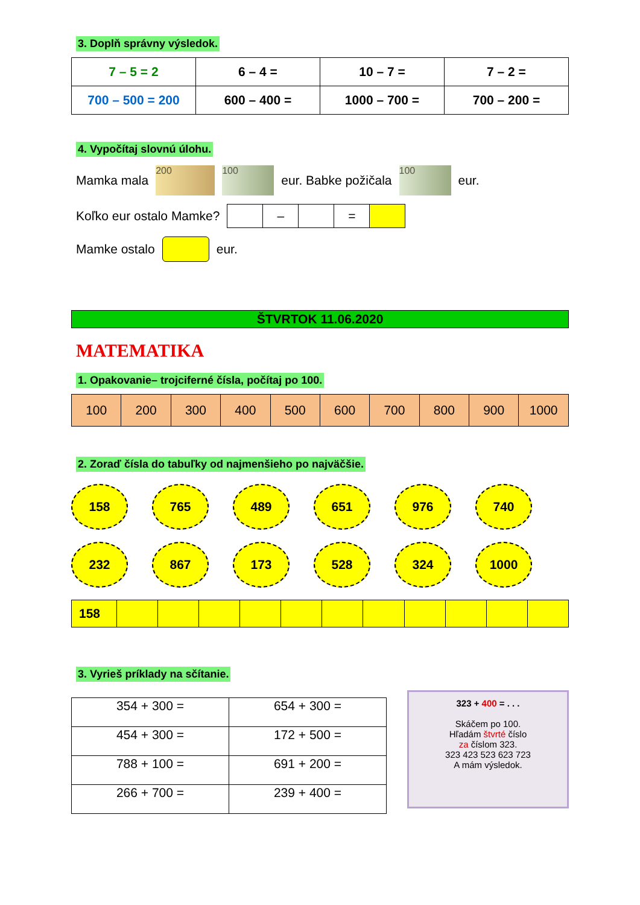3. Doplň správny výsledok.
| 7 – 5 = 2 | 6 – 4 = | 10 – 7 = | 7 – 2 = |
| 700 – 500 = 200 | 600 – 400 = | 1000 – 700 = | 700 – 200 = |
4. Vypočítaj slovnú úlohu.
Mamka mala 200 100 eur. Babke požičala 100 eur.
Koľko eur ostalo Mamke?
| | – | | = | |
Mamke ostalo eur.
ŠTVRTOK 11.06.2020
MATEMATIKA
1. Opakovanie– trojciferné čísla, počítaj po 100.
| 100 | 200 | 300 | 400 | 500 | 600 | 700 | 800 | 900 | 1000 |
2. Zoraď čísla do tabuľky od najmenšieho po najväčšie.
158
765
489
651
976
740
232
867
173
528
324
1000
| 158 | | | | | | | | | | | |
3. Vyrieš príklady na sčítanie.
| 354 + 300 = | 654 + 300 = |
| 454 + 300 = | 172 + 500 = |
| 788 + 100 = | 691 + 200 = |
| 266 + 700 = | 239 + 400 = |
323 + 400 = . . .
Skáčem po 100.
Hľadám štvrté číslo
za číslom 323.
323 423 523 623 723
A mám výsledok.